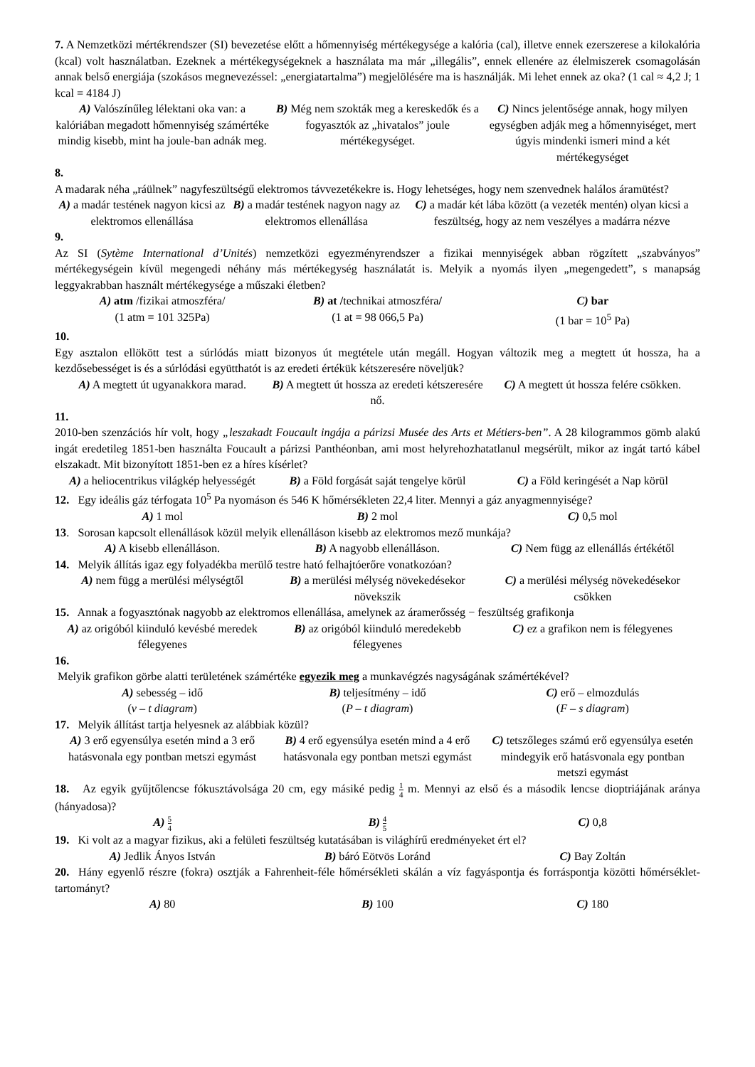7. A Nemzetközi mértékrendszer (SI) bevezetése előtt a hőmennyiség mértékegysége a kalória (cal), illetve ennek ezerszerese a kilokalória (kcal) volt használatban. Ezeknek a mértékegységeknek a használata ma már „illegális”, ennek ellenére az élelmiszerek csomagolásán annak belső energiája (szokásos megnevezéssel: „energiatartalma”) megjelölésére ma is használják. Mi lehet ennek az oka? (1 cal ≈ 4,2 J; 1 kcal = 4184 J)
A) Valószínűleg lélektani oka van: a kalóriában megadott hőmennyiség számértéke mindig kisebb, mint ha joule-ban adnák meg.
B) Még nem szokták meg a kereskedők és a fogyasztók az „hivatalos” joule mértékegységet.
C) Nincs jelentősége annak, hogy milyen egységben adják meg a hőmennyiséget, mert úgyis mindenki ismeri mind a két mértékegységet
8.
A madarak néha „ráülnek” nagyfeszültségű elektromos távvezetékekre is. Hogy lehetséges, hogy nem szenvednek halálos áramütést?
A) a madár testének nagyon kicsi az elektromos ellenállása
B) a madár testének nagyon nagy az elektromos ellenállása
C) a madár két lába között (a vezeték mentén) olyan kicsi a feszültség, hogy az nem veszélyes a madárra nézve
9.
Az SI (Sytème International d’Unités) nemzetközi egyezményrendszer a fizikai mennyiségek abban rögzített „szabványos” mértékegységein kívül megengedi néhány más mértékegység használatát is. Melyik a nyomás ilyen „megengedett”, s manapság leggyakrabban használt mértékegysége a műszaki életben?
A) atm /fizikai atmoszféra/
(1 atm = 101 325Pa)
B) at /technikai atmoszféra/
(1 at = 98 066,5 Pa)
C) bar
(1 bar = 10<sup>5</sup> Pa)
10.
Egy asztalon ellökött test a súrlódás miatt bizonyos út megtétele után megáll. Hogyan változik meg a megtett út hossza, ha a kezdősebességet is és a súrlódási együtthatót is az eredeti értékük kétszeresére növeljük?
A) A megtett út ugyanakkora marad.
B) A megtett út hossza az eredeti kétszeresére nő.
C) A megtett út hossza felére csökken.
11.
2010-ben szenzációs hír volt, hogy „leszakadt Foucault ingája a párizsi Musée des Arts et Métiers-ben”. A 28 kilogrammos gömb alakú ingát eredetileg 1851-ben használta Foucault a párizsi Panthéonban, ami most helyrehozhatatlanul megsérült, mikor az ingát tartó kábel elszakadt. Mit bizonyított 1851-ben ez a híres kísérlet?
A) a heliocentrikus világkép helyességét
B) a Föld forgását saját tengelye körül
C) a Föld keringését a Nap körül
12. Egy ideális gáz térfogata 10<sup>5</sup> Pa nyomáson és 546 K hőmérsékleten 22,4 liter. Mennyi a gáz anyagmennyisége?
A) 1 mol B) 2 mol C) 0,5 mol
13. Sorosan kapcsolt ellenállások közül melyik ellenálláson kisebb az elektromos mező munkája?
A) A kisebb ellenálláson. B) A nagyobb ellenálláson. C) Nem függ az ellenállás értékétől
14. Melyik állítás igaz egy folyadékba merülő testre ható felhajtóerőre vonatkozóan?
A) nem függ a merülési mélységtől
B) a merülési mélység növekedésekor növekszik
C) a merülési mélység növekedésekor csökken
15. Annak a fogyasztónak nagyobb az elektromos ellenállása, amelynek az áramerősség − feszültség grafikonja
A) az origóból kiinduló kevésbé meredek félegyenes
B) az origóból kiinduló meredekebb félegyenes
C) ez a grafikon nem is félegyenes
16.
Melyik grafikon görbe alatti területének számértéke egyezik meg a munkavégzés nagyságának számértékével?
A) sebesség – idő
(v – t diagram)
B) teljesítmény – idő
(P – t diagram)
C) erő – elmozdulás
(F – s diagram)
17. Melyik állítást tartja helyesnek az alábbiak közül?
A) 3 erő egyensúlya esetén mind a 3 erő hatásvonala egy pontban metszi egymást
B) 4 erő egyensúlya esetén mind a 4 erő hatásvonala egy pontban metszi egymást
C) tetszőleges számú erő egyensúlya esetén mindegyik erő hatásvonala egy pontban metszi egymást
18. Az egyik gyűjtőlencse fókusztávolsága 20 cm, egy másiké pedig 1 4 m. Mennyi az első és a második lencse dioptriájának aránya (hányadosa)?
A) 5 4
B) 4 5
C) 0,8
19. Ki volt az a magyar fizikus, aki a felületi feszültség kutatásában is világhírű eredményeket ért el?
A) Jedlik Ányos István B) báró Eötvös Loránd C) Bay Zoltán
20. Hány egyenlő részre (fokra) osztják a Fahrenheit-féle hőmérsékleti skálán a víz fagyáspontja és forráspontja közötti hőmérséklet-tartományt?
A) 80 B) 100 C) 180